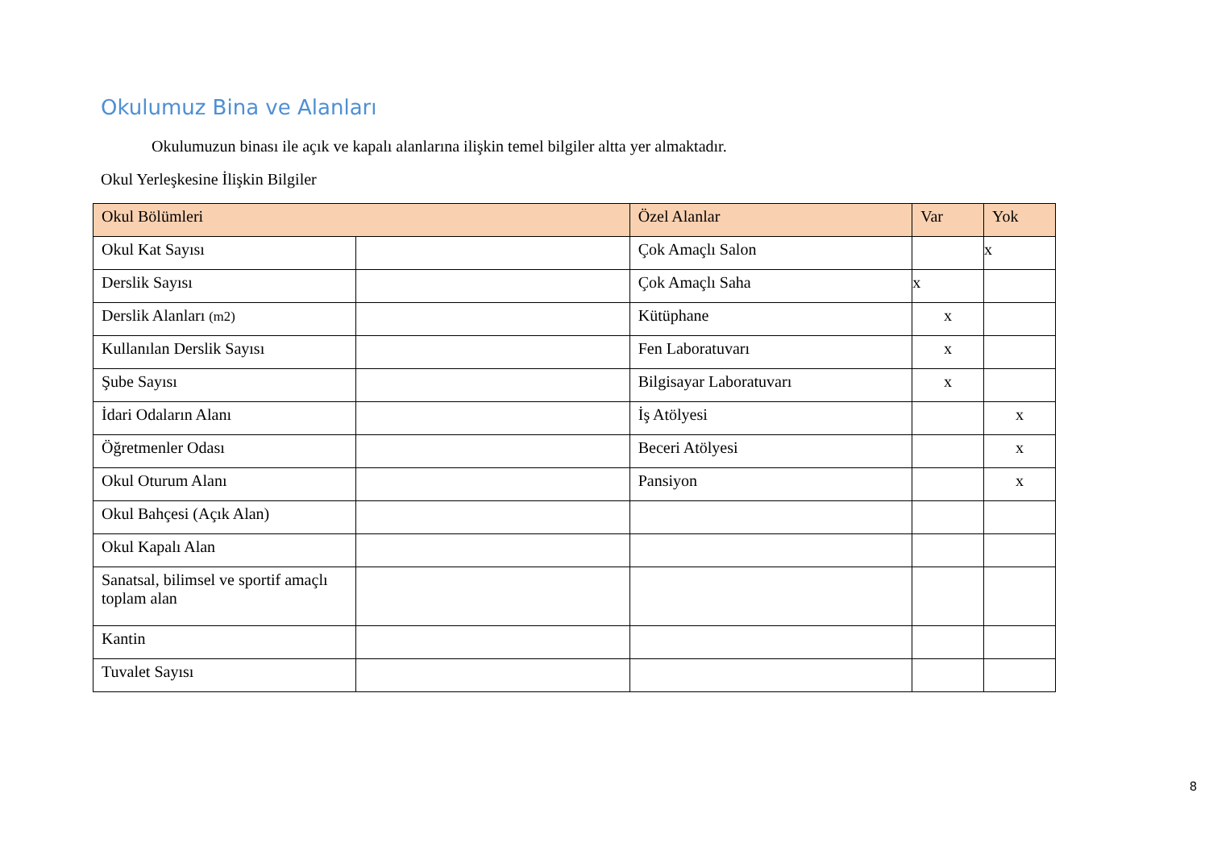Okulumuz Bina ve Alanları
Okulumuzun binası ile açık ve kapalı alanlarına ilişkin temel bilgiler altta yer almaktadır.
Okul Yerleşkesine İlişkin Bilgiler
| Okul Bölümleri | | Özel Alanlar | Var | Yok |
| --- | --- | --- | --- | --- |
| Okul Kat Sayısı | | Çok Amaçlı Salon | | x |
| Derslik Sayısı | | Çok Amaçlı Saha | x | |
| Derslik Alanları (m2) | | Kütüphane | x | |
| Kullanılan Derslik Sayısı | | Fen Laboratuvarı | x | |
| Şube Sayısı | | Bilgisayar Laboratuvarı | x | |
| İdari Odaların Alanı | | İş Atölyesi | | x |
| Öğretmenler Odası | | Beceri Atölyesi | | x |
| Okul Oturum Alanı | | Pansiyon | | x |
| Okul Bahçesi (Açık Alan) | | | | |
| Okul Kapalı Alan | | | | |
| Sanatsal, bilimsel ve sportif amaçlı toplam alan | | | | |
| Kantin | | | | |
| Tuvalet Sayısı | | | | |
8